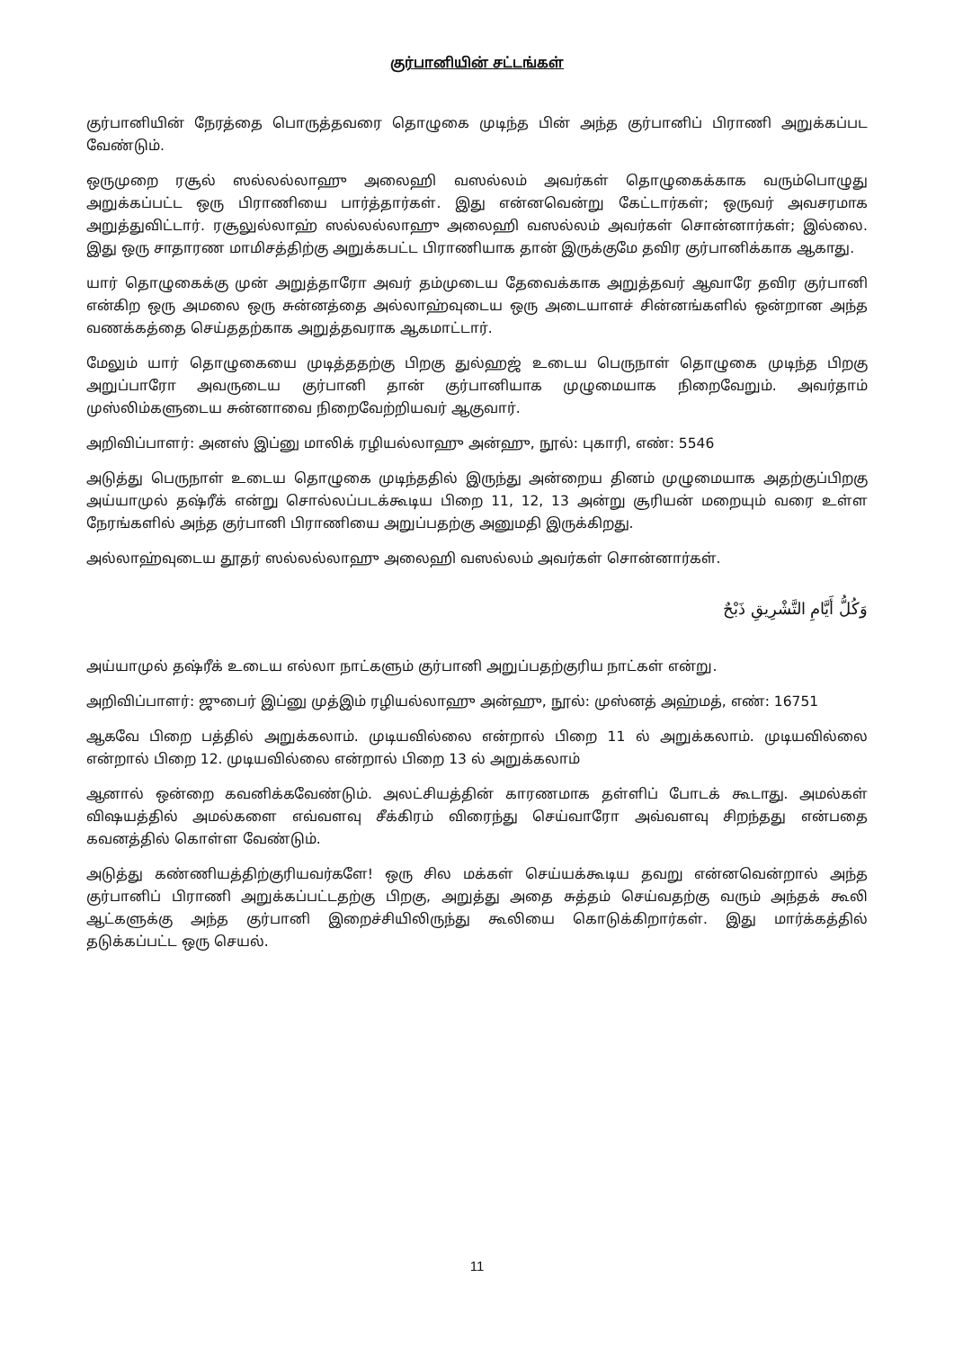குர்பானியின் சட்டங்கள்
குர்பானியின் நேரத்தை பொருத்தவரை தொழுகை முடிந்த பின் அந்த குர்பானிப் பிராணி அறுக்கப்பட வேண்டும்.
ஒருமுறை ரசூல் ஸல்லல்லாஹு அலைஹி வஸல்லம் அவர்கள் தொழுகைக்காக வரும்பொழுது அறுக்கப்பட்ட ஒரு பிராணியை பார்த்தார்கள். இது என்னவென்று கேட்டார்கள்; ஒருவர் அவசரமாக அறுத்துவிட்டார். ரசூலுல்லாஹ் ஸல்லல்லாஹு அலைஹி வஸல்லம் அவர்கள் சொன்னார்கள்; இல்லை. இது ஒரு சாதாரண மாமிசத்திற்கு அறுக்கபட்ட பிராணியாக தான் இருக்குமே தவிர குர்பானிக்காக ஆகாது.
யார் தொழுகைக்கு முன் அறுத்தாரோ அவர் தம்முடைய தேவைக்காக அறுத்தவர் ஆவாரே தவிர குர்பானி என்கிற ஒரு அமலை ஒரு சுன்னத்தை அல்லாஹ்வுடைய ஒரு அடையாளச் சின்னங்களில் ஒன்றான அந்த வணக்கத்தை செய்ததற்காக அறுத்தவராக ஆகமாட்டார்.
மேலும் யார் தொழுகையை முடித்ததற்கு பிறகு துல்ஹஜ் உடைய பெருநாள் தொழுகை முடிந்த பிறகு அறுப்பாரோ அவருடைய குர்பானி தான் குர்பானியாக முழுமையாக நிறைவேறும். அவர்தாம் முஸ்லிம்களுடைய சுன்னாவை நிறைவேற்றியவர் ஆகுவார்.
அறிவிப்பாளர்: அனஸ் இப்னு மாலிக் ரழியல்லாஹு அன்ஹு, நூல்: புகாரி, எண்: 5546
அடுத்து பெருநாள் உடைய தொழுகை முடிந்ததில் இருந்து அன்றைய தினம் முழுமையாக அதற்குப்பிறகு அய்யாமுல் தஷ்ரீக் என்று சொல்லப்படக்கூடிய பிறை 11, 12, 13 அன்று சூரியன் மறையும் வரை உள்ள நேரங்களில் அந்த குர்பானி பிராணியை அறுப்பதற்கு அனுமதி இருக்கிறது.
அல்லாஹ்வுடைய தூதர் ஸல்லல்லாஹு அலைஹி வஸல்லம் அவர்கள் சொன்னார்கள்.
وَكُلُّ أَيَّامِ التَّشْرِيقِ ذَبْحٌ
அய்யாமுல் தஷ்ரீக் உடைய எல்லா நாட்களும் குர்பானி அறுப்பதற்குரிய நாட்கள் என்று.
அறிவிப்பாளர்: ஜுபைர் இப்னு முத்இம் ரழியல்லாஹு அன்ஹு, நூல்: முஸ்னத் அஹ்மத், எண்: 16751
ஆகவே பிறை பத்தில் அறுக்கலாம். முடியவில்லை என்றால் பிறை 11 ல் அறுக்கலாம். முடியவில்லை என்றால் பிறை 12. முடியவில்லை என்றால் பிறை 13 ல் அறுக்கலாம்
ஆனால் ஒன்றை கவனிக்கவேண்டும். அலட்சியத்தின் காரணமாக தள்ளிப் போடக் கூடாது. அமல்கள் விஷயத்தில் அமல்களை எவ்வளவு சீக்கிரம் விரைந்து செய்வாரோ அவ்வளவு சிறந்தது என்பதை கவனத்தில் கொள்ள வேண்டும்.
அடுத்து கண்ணியத்திற்குரியவர்களே! ஒரு சில மக்கள் செய்யக்கூடிய தவறு என்னவென்றால் அந்த குர்பானிப் பிராணி அறுக்கப்பட்டதற்கு பிறகு, அறுத்து அதை சுத்தம் செய்வதற்கு வரும் அந்தக் கூலி ஆட்களுக்கு அந்த குர்பானி இறைச்சியிலிருந்து கூலியை கொடுக்கிறார்கள். இது மார்க்கத்தில் தடுக்கப்பட்ட ஒரு செயல்.
11